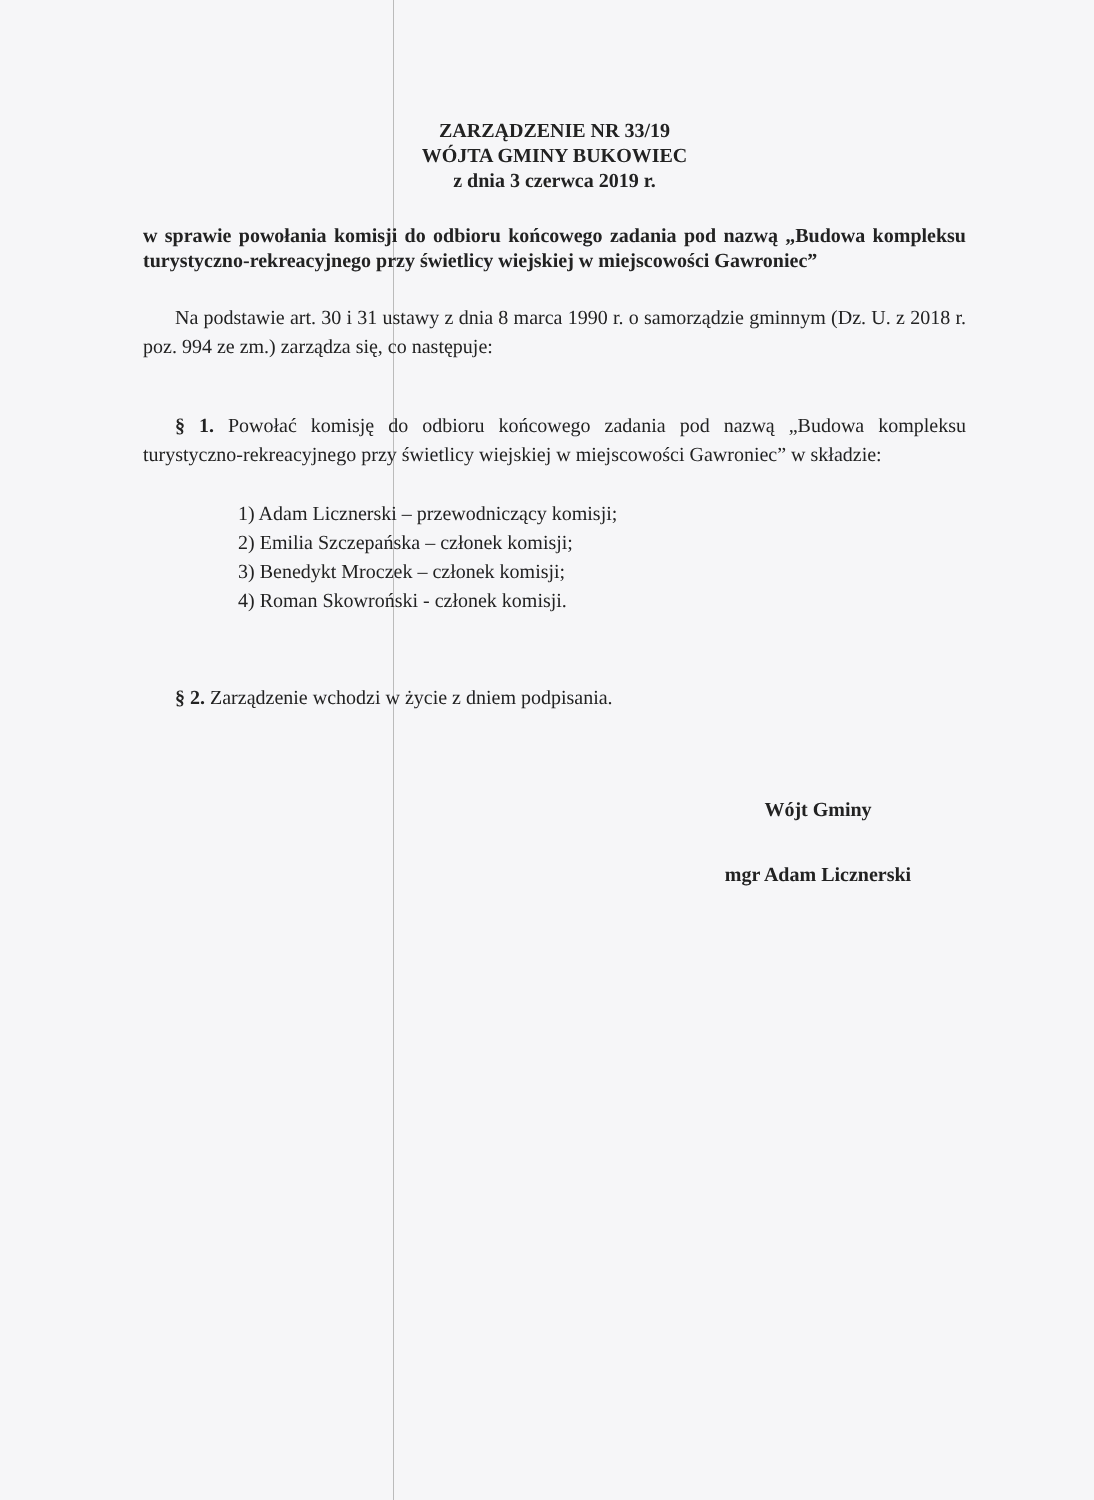ZARZĄDZENIE NR 33/19
WÓJTA GMINY BUKOWIEC
z dnia 3 czerwca 2019 r.
w sprawie powołania komisji do odbioru końcowego zadania pod nazwą „Budowa kompleksu turystyczno-rekreacyjnego przy świetlicy wiejskiej w miejscowości Gawroniec”
Na podstawie art. 30 i 31 ustawy z dnia 8 marca 1990 r. o samorządzie gminnym (Dz. U. z 2018 r. poz. 994 ze zm.) zarządza się, co następuje:
§ 1. Powołać komisję do odbioru końcowego zadania pod nazwą „Budowa kompleksu turystyczno-rekreacyjnego przy świetlicy wiejskiej w miejscowości Gawroniec” w składzie:
1) Adam Licznerski – przewodniczący komisji;
2) Emilia Szczepańska – członek komisji;
3) Benedykt Mroczek – członek komisji;
4) Roman Skowroński - członek komisji.
§ 2. Zarządzenie wchodzi w życie z dniem podpisania.
Wójt Gminy
mgr Adam Licznerski